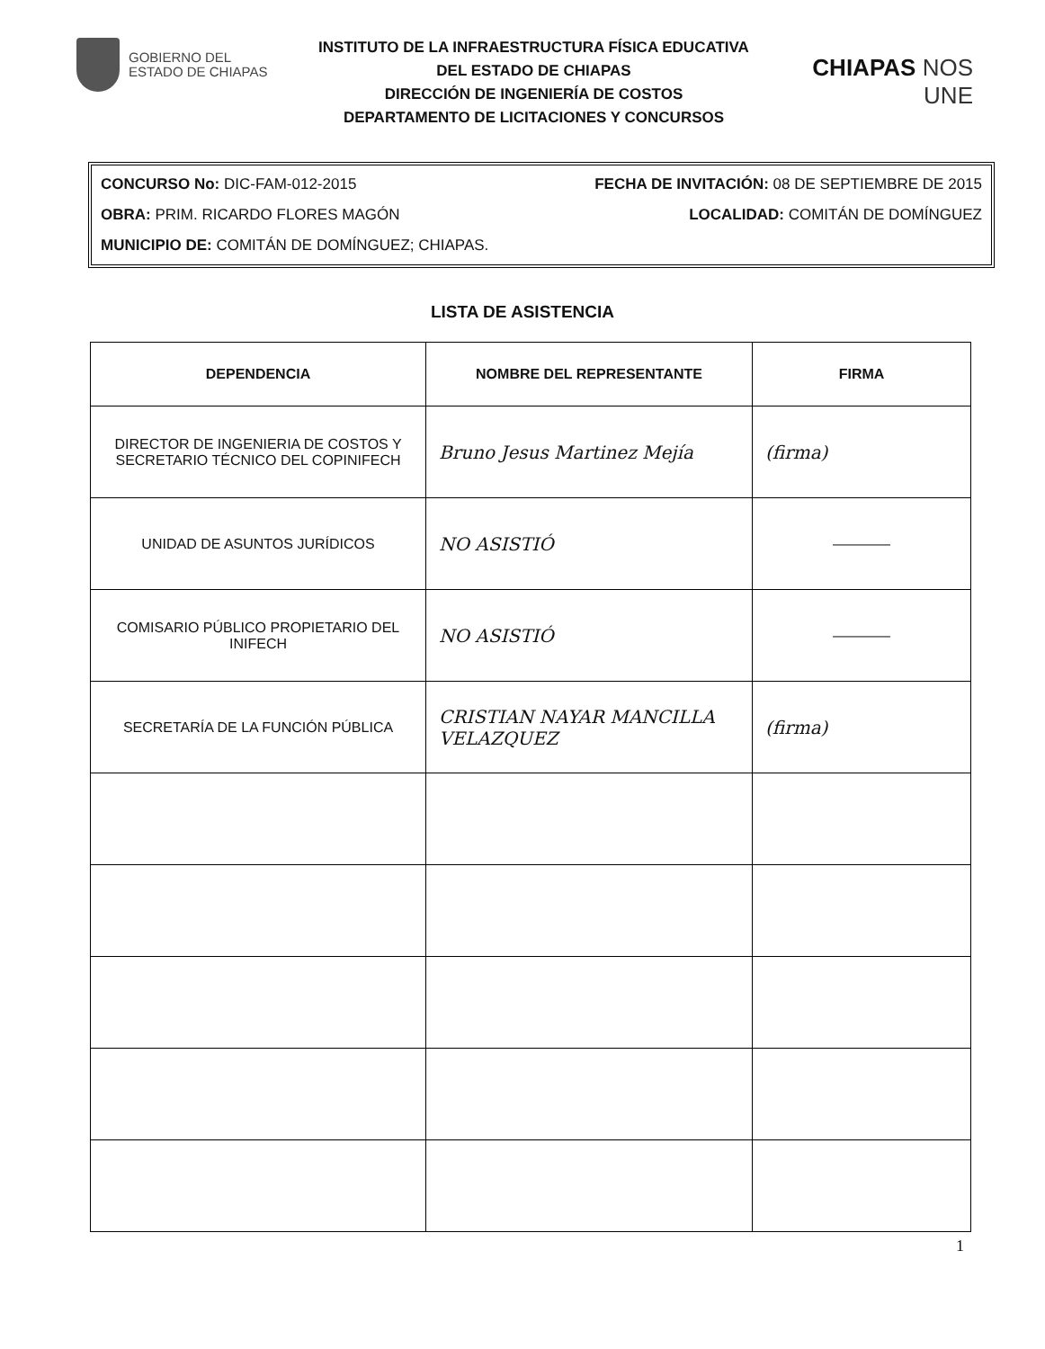GOBIERNO DEL
ESTADO DE CHIAPAS
INSTITUTO DE LA INFRAESTRUCTURA FÍSICA EDUCATIVA
DEL ESTADO DE CHIAPAS
DIRECCIÓN DE INGENIERÍA DE COSTOS
DEPARTAMENTO DE LICITACIONES Y CONCURSOS
CHIAPAS NOS UNE
CONCURSO No: DIC-FAM-012-2015 FECHA DE INVITACIÓN: 08 DE SEPTIEMBRE DE 2015
OBRA: PRIM. RICARDO FLORES MAGÓN LOCALIDAD: COMITÁN DE DOMÍNGUEZ
MUNICIPIO DE: COMITÁN DE DOMÍNGUEZ; CHIAPAS.
LISTA DE ASISTENCIA
| DEPENDENCIA | NOMBRE DEL REPRESENTANTE | FIRMA |
| --- | --- | --- |
| DIRECTOR DE INGENIERIA DE COSTOS Y SECRETARIO TÉCNICO DEL COPINIFECH | Bruno Jesus Martinez Mejía | (firma) |
| UNIDAD DE ASUNTOS JURÍDICOS | NO ASISTIÓ | ———— |
| COMISARIO PÚBLICO PROPIETARIO DEL INIFECH | NO ASISTIÓ | ———— |
| SECRETARÍA DE LA FUNCIÓN PÚBLICA | CRISTIAN NAYAR MANCILLA VELAZQUEZ | (firma) |
1